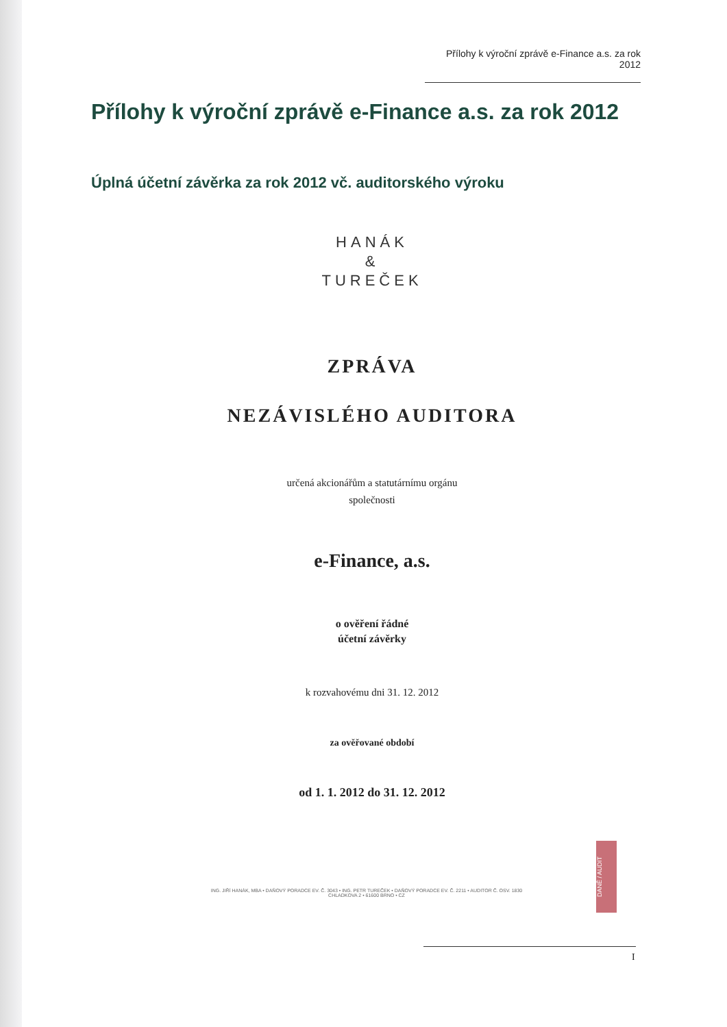Přílohy k výroční zprávě e-Finance a.s. za rok 2012
Přílohy k výroční zprávě e-Finance a.s. za rok 2012
Úplná účetní závěrka za rok 2012 vč. auditorského výroku
HANÁK
&
TUREČEK
ZPRÁVA
NEZÁVISLÉHO AUDITORA
určená akcionářům a statutárnímu orgánu
společnosti
e-Finance, a.s.
o ověření řádné
účetní závěrky
k rozvahovému dni 31. 12. 2012
za ověřované období
od 1. 1. 2012 do 31. 12. 2012
ING. JIŘÍ HANÁK, MBA • DAŇOVÝ PORADCE EV. Č. 3043 • ING. PETR TUREČEK • DAŇOVÝ PORADCE EV. Č. 2211 • AUDITOR Č. OSV. 1830
CHLADKOVA 2 • 61600 BRNO • CZ
DANĚ / AUDIT
I